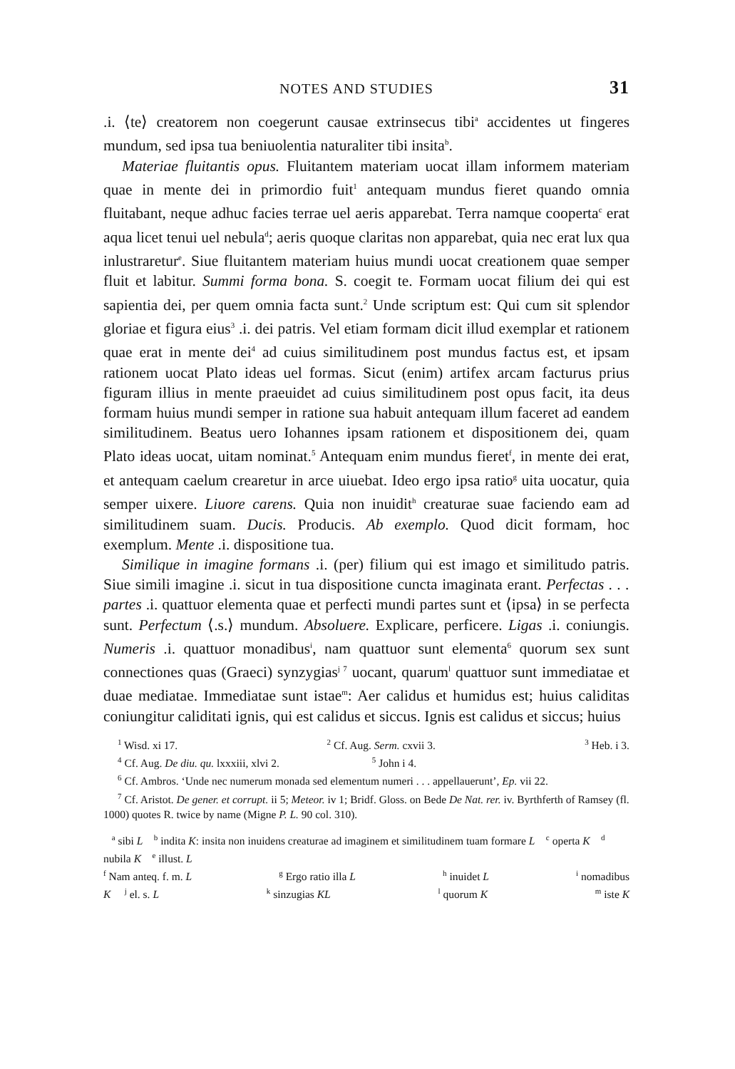NOTES AND STUDIES 31
.i. ⟨te⟩ creatorem non coegerunt causae extrinsecus tibi<sup>a</sup> accidentes ut fingeres mundum, sed ipsa tua beniuolentia naturaliter tibi insita<sup>b</sup>.
Materiae fluitantis opus. Fluitantem materiam uocat illam informem materiam quae in mente dei in primordio fuit<sup>1</sup> antequam mundus fieret quando omnia fluitabant, neque adhuc facies terrae uel aeris apparebat. Terra namque cooperta<sup>c</sup> erat aqua licet tenui uel nebula<sup>d</sup>; aeris quoque claritas non apparebat, quia nec erat lux qua inlustraretur<sup>e</sup>. Siue fluitantem materiam huius mundi uocat creationem quae semper fluit et labitur. Summi forma bona. S. coegit te. Formam uocat filium dei qui est sapientia dei, per quem omnia facta sunt.<sup>2</sup> Unde scriptum est: Qui cum sit splendor gloriae et figura eius<sup>3</sup> .i. dei patris. Vel etiam formam dicit illud exemplar et rationem quae erat in mente dei<sup>4</sup> ad cuius similitudinem post mundus factus est, et ipsam rationem uocat Plato ideas uel formas. Sicut (enim) artifex arcam facturus prius figuram illius in mente praeuidet ad cuius similitudinem post opus facit, ita deus formam huius mundi semper in ratione sua habuit antequam illum faceret ad eandem similitudinem. Beatus uero Iohannes ipsam rationem et dispositionem dei, quam Plato ideas uocat, uitam nominat.<sup>5</sup> Antequam enim mundus fieret<sup>f</sup>, in mente dei erat, et antequam caelum crearetur in arce uiuebat. Ideo ergo ipsa ratio<sup>g</sup> uita uocatur, quia semper uixere. Liuore carens. Quia non inuidit<sup>h</sup> creaturae suae faciendo eam ad similitudinem suam. Ducis. Producis. Ab exemplo. Quod dicit formam, hoc exemplum. Mente .i. dispositione tua.
Similique in imagine formans .i. (per) filium qui est imago et similitudo patris. Siue simili imagine .i. sicut in tua dispositione cuncta imaginata erant. Perfectas . . . partes .i. quattuor elementa quae et perfecti mundi partes sunt et ⟨ipsa⟩ in se perfecta sunt. Perfectum ⟨.s.⟩ mundum. Absoluere. Explicare, perficere. Ligas .i. coniungis. Numeris .i. quattuor monadibus<sup>i</sup>, nam quattuor sunt elementa<sup>6</sup> quorum sex sunt connectiones quas (Graeci) synzygias<sup>j 7</sup> uocant, quarum<sup>l</sup> quattuor sunt immediatae et duae mediatae. Immediatae sunt istae<sup>m</sup>: Aer calidus et humidus est; huius caliditas coniungitur caliditati ignis, qui est calidus et siccus. Ignis est calidus et siccus; huius
<sup>1</sup> Wisd. xi 17. <sup>2</sup> Cf. Aug. Serm. cxvii 3. <sup>3</sup> Heb. i 3.
<sup>4</sup> Cf. Aug. De diu. qu. lxxxiii, xlvi 2. <sup>5</sup> John i 4.
<sup>6</sup> Cf. Ambros. ‘Unde nec numerum monada sed elementum numeri . . . appellauerunt’, Ep. vii 22.
<sup>7</sup> Cf. Aristot. De gener. et corrupt. ii 5; Meteor. iv 1; Bridf. Gloss. on Bede De Nat. rer. iv. Byrthferth of Ramsey (fl. 1000) quotes R. twice by name (Migne P. L. 90 col. 310).
<sup>a</sup> sibi L <sup>b</sup> indita K: insita non inuidens creaturae ad imaginem et similitudinem tuam formare L <sup>c</sup> operta K <sup>d</sup> nubila K <sup>e</sup> illust. L
<sup>f</sup> Nam anteq. f. m. L <sup>g</sup> Ergo ratio illa L <sup>h</sup> inuidet L <sup>i</sup> nomadibus
K <sup>j</sup> el. s. L <sup>k</sup> sinzugias KL <sup>l</sup> quorum K <sup>m</sup> iste K